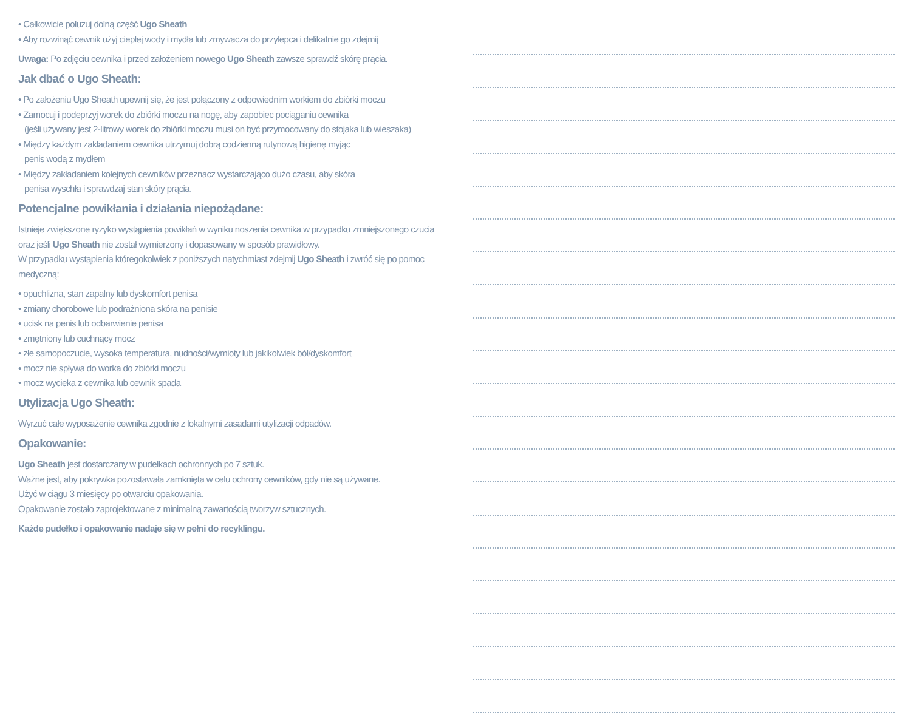• Całkowicie poluzuj dolną część Ugo Sheath
• Aby rozwinąć cewnik użyj ciepłej wody i mydła lub zmywacza do przylepca i delikatnie go zdejmij
Uwaga: Po zdjęciu cewnika i przed założeniem nowego Ugo Sheath zawsze sprawdź skórę prącia.
Jak dbać o Ugo Sheath:
• Po założeniu Ugo Sheath upewnij się, że jest połączony z odpowiednim workiem do zbiórki moczu
• Zamocuj i podeprzyj worek do zbiórki moczu na nogę, aby zapobiec pociąganiu cewnika
(jeśli używany jest 2-litrowy worek do zbiórki moczu musi on być przymocowany do stojaka lub wieszaka)
• Między każdym zakładaniem cewnika utrzymuj dobrą codzienną rutynową higienę myjąc
penis wodą z mydłem
• Między zakładaniem kolejnych cewników przeznacz wystarczająco dużo czasu, aby skóra
penisa wyschła i sprawdzaj stan skóry prącia.
Potencjalne powikłania i działania niepożądane:
Istnieje zwiększone ryzyko wystąpienia powikłań w wyniku noszenia cewnika w przypadku zmniejszonego czucia oraz jeśli Ugo Sheath nie został wymierzony i dopasowany w sposób prawidłowy.
W przypadku wystąpienia któregokolwiek z poniższych natychmiast zdejmij Ugo Sheath i zwróć się po pomoc medyczną:
• opuchlizna, stan zapalny lub dyskomfort penisa
• zmiany chorobowe lub podrażniona skóra na penisie
• ucisk na penis lub odbarwienie penisa
• zmętniony lub cuchnący mocz
• złe samopoczucie, wysoka temperatura, nudności/wymioty lub jakikolwiek ból/dyskomfort
• mocz nie spływa do worka do zbiórki moczu
• mocz wycieka z cewnika lub cewnik spada
Utylizacja Ugo Sheath:
Wyrzuć całe wyposażenie cewnika zgodnie z lokalnymi zasadami utylizacji odpadów.
Opakowanie:
Ugo Sheath jest dostarczany w pudełkach ochronnych po 7 sztuk.
Ważne jest, aby pokrywka pozostawała zamknięta w celu ochrony cewników, gdy nie są używane.
Użyć w ciągu 3 miesięcy po otwarciu opakowania.
Opakowanie zostało zaprojektowane z minimalną zawartością tworzyw sztucznych.
Każde pudełko i opakowanie nadaje się w pełni do recyklingu.